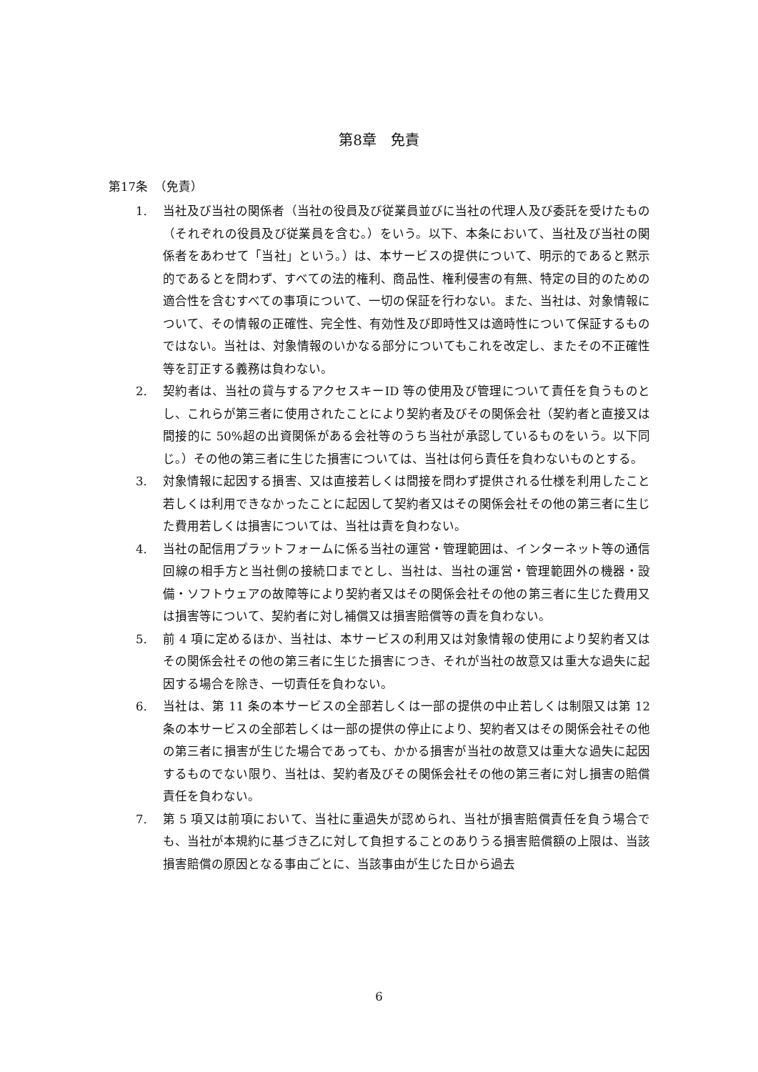第8章　免責
第17条　（免責）
1. 当社及び当社の関係者（当社の役員及び従業員並びに当社の代理人及び委託を受けたもの（それぞれの役員及び従業員を含む。）をいう。以下、本条において、当社及び当社の関係者をあわせて「当社」という。）は、本サービスの提供について、明示的であると黙示的であるとを問わず、すべての法的権利、商品性、権利侵害の有無、特定の目的のための適合性を含むすべての事項について、一切の保証を行わない。また、当社は、対象情報について、その情報の正確性、完全性、有効性及び即時性又は適時性について保証するものではない。当社は、対象情報のいかなる部分についてもこれを改定し、またその不正確性等を訂正する義務は負わない。
2. 契約者は、当社の貸与するアクセスキーID 等の使用及び管理について責任を負うものとし、これらが第三者に使用されたことにより契約者及びその関係会社（契約者と直接又は間接的に 50%超の出資関係がある会社等のうち当社が承認しているものをいう。以下同じ。）その他の第三者に生じた損害については、当社は何ら責任を負わないものとする。
3. 対象情報に起因する損害、又は直接若しくは間接を問わず提供される仕様を利用したこと若しくは利用できなかったことに起因して契約者又はその関係会社その他の第三者に生じた費用若しくは損害については、当社は責を負わない。
4. 当社の配信用プラットフォームに係る当社の運営・管理範囲は、インターネット等の通信回線の相手方と当社側の接続口までとし、当社は、当社の運営・管理範囲外の機器・設備・ソフトウェアの故障等により契約者又はその関係会社その他の第三者に生じた費用又は損害等について、契約者に対し補償又は損害賠償等の責を負わない。
5. 前 4 項に定めるほか、当社は、本サービスの利用又は対象情報の使用により契約者又はその関係会社その他の第三者に生じた損害につき、それが当社の故意又は重大な過失に起因する場合を除き、一切責任を負わない。
6. 当社は、第 11 条の本サービスの全部若しくは一部の提供の中止若しくは制限又は第 12 条の本サービスの全部若しくは一部の提供の停止により、契約者又はその関係会社その他の第三者に損害が生じた場合であっても、かかる損害が当社の故意又は重大な過失に起因するものでない限り、当社は、契約者及びその関係会社その他の第三者に対し損害の賠償責任を負わない。
7. 第 5 項又は前項において、当社に重過失が認められ、当社が損害賠償責任を負う場合でも、当社が本規約に基づき乙に対して負担することのありうる損害賠償額の上限は、当該損害賠償の原因となる事由ごとに、当該事由が生じた日から過去
6